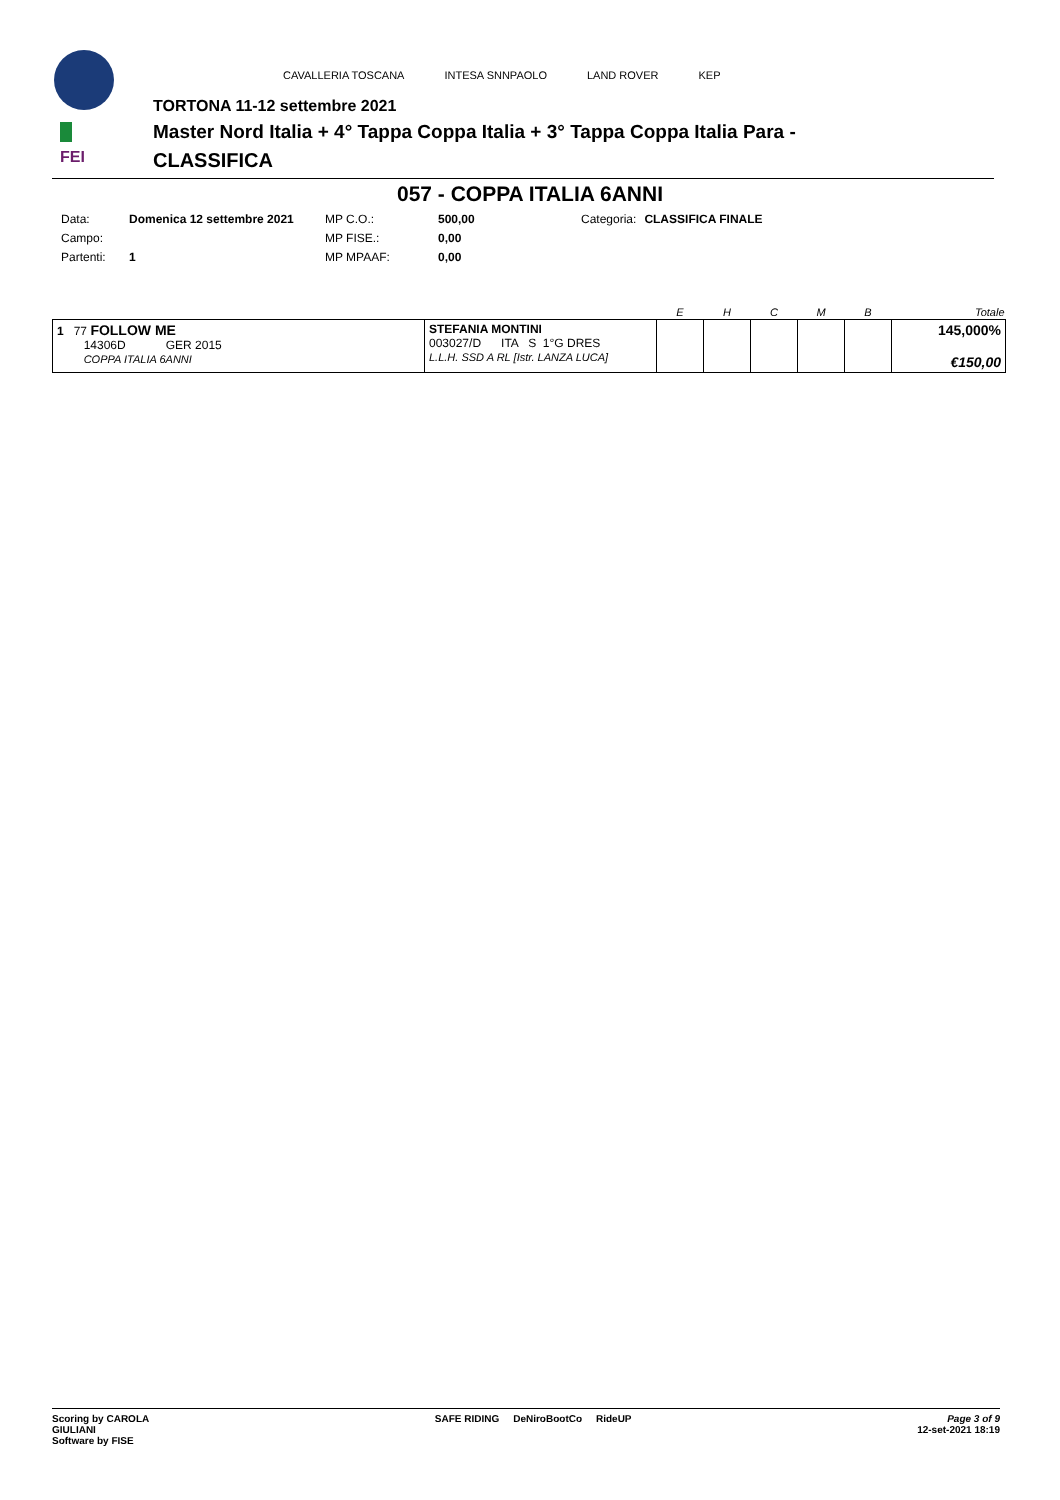FEI
CAVALLERIA TOSCANA INTESA SNNPAOLO LAND ROVER KEP
TORTONA 11-12 settembre 2021
Master Nord Italia + 4° Tappa Coppa Italia + 3° Tappa Coppa Italia Para -
CLASSIFICA
057 - COPPA ITALIA 6ANNI
| Data: | Domenica 12 settembre 2021 | MP C.O.: | 500,00 | Categoria: | CLASSIFICA FINALE |
| Campo: | | MP FISE.: | 0,00 | | |
| Partenti: | 1 | MP MPAAF: | 0,00 | | |
| | | E | H | C | M | B | Totale |
| --- | --- | --- | --- | --- | --- | --- | --- |
| 1 77 FOLLOW ME 14306D GER 2015 COPPA ITALIA 6ANNI | STEFANIA MONTINI 003027/D ITA S 1°G DRES L.L.H. SSD A RL [Istr. LANZA LUCA] | | | | | | 145,000% €150,00 |
Scoring by CAROLA
GIULIANI
Software by FISE
SAFE RIDING DeNiroBootCo RideUP
Page 3 of 9
12-set-2021 18:19